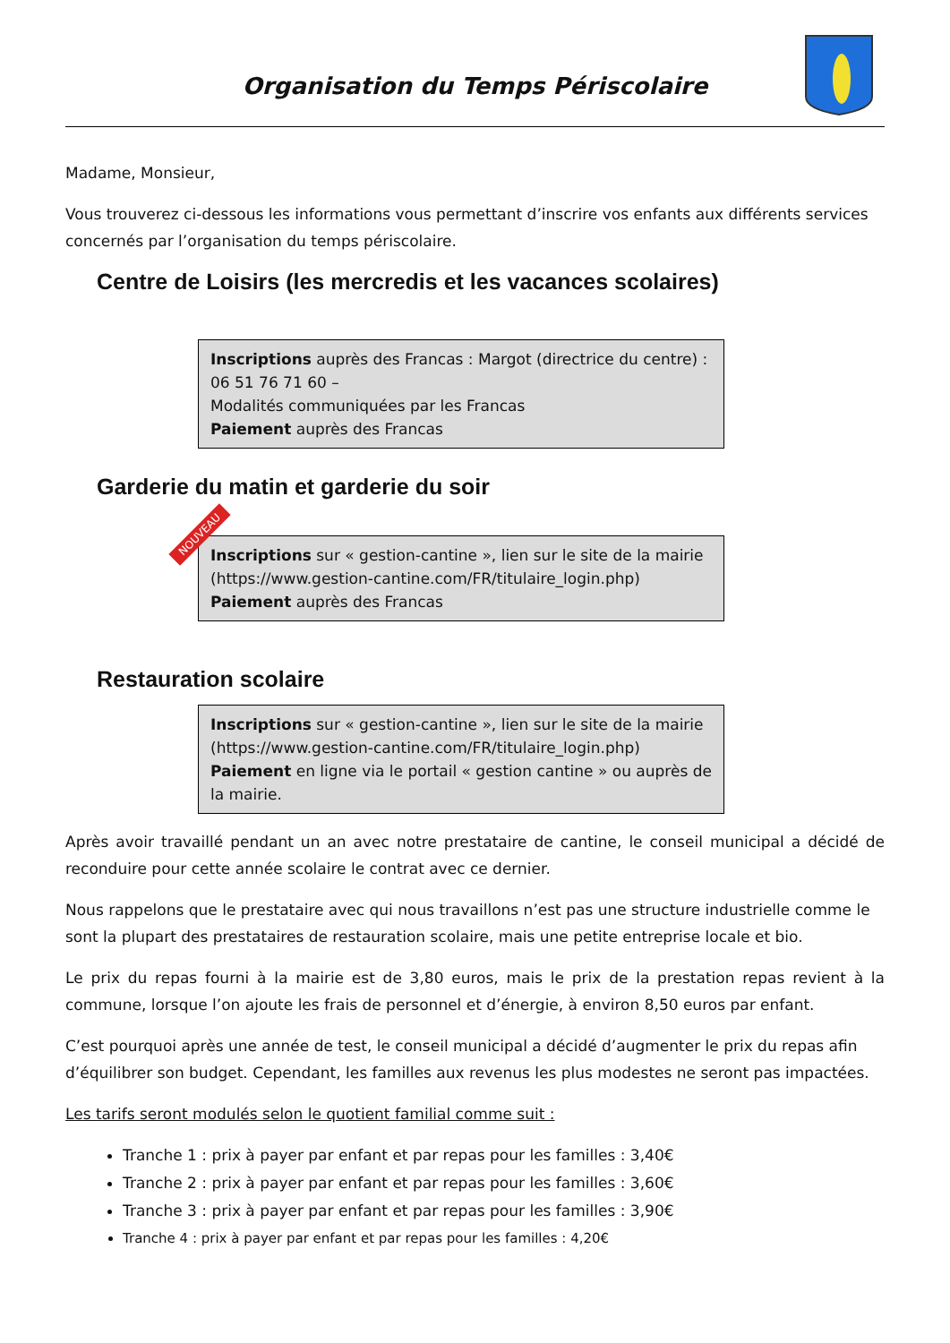Organisation du Temps Périscolaire
Madame, Monsieur,
Vous trouverez ci-dessous les informations vous permettant d’inscrire vos enfants aux différents services concernés par l’organisation du temps périscolaire.
Centre de Loisirs (les mercredis et les vacances scolaires)
Inscriptions auprès des Francas : Margot (directrice du centre) : 06 51 76 71 60 –
Modalités communiquées par les Francas
Paiement auprès des Francas
Garderie du matin et garderie du soir
NOUVEAU
Inscriptions sur « gestion-cantine », lien sur le site de la mairie (https://www.gestion-cantine.com/FR/titulaire_login.php)
Paiement auprès des Francas
Restauration scolaire
Inscriptions sur « gestion-cantine », lien sur le site de la mairie (https://www.gestion-cantine.com/FR/titulaire_login.php)
Paiement en ligne via le portail « gestion cantine » ou auprès de la mairie.
Après avoir travaillé pendant un an avec notre prestataire de cantine, le conseil municipal a décidé de reconduire pour cette année scolaire le contrat avec ce dernier.
Nous rappelons que le prestataire avec qui nous travaillons n’est pas une structure industrielle comme le sont la plupart des prestataires de restauration scolaire, mais une petite entreprise locale et bio.
Le prix du repas fourni à la mairie est de 3,80 euros, mais le prix de la prestation repas revient à la commune, lorsque l’on ajoute les frais de personnel et d’énergie, à environ 8,50 euros par enfant.
C’est pourquoi après une année de test, le conseil municipal a décidé d’augmenter le prix du repas afin d’équilibrer son budget. Cependant, les familles aux revenus les plus modestes ne seront pas impactées.
Les tarifs seront modulés selon le quotient familial comme suit :
Tranche 1 : prix à payer par enfant et par repas pour les familles : 3,40€
Tranche 2 : prix à payer par enfant et par repas pour les familles : 3,60€
Tranche 3 : prix à payer par enfant et par repas pour les familles : 3,90€
Tranche 4 : prix à payer par enfant et par repas pour les familles : 4,20€